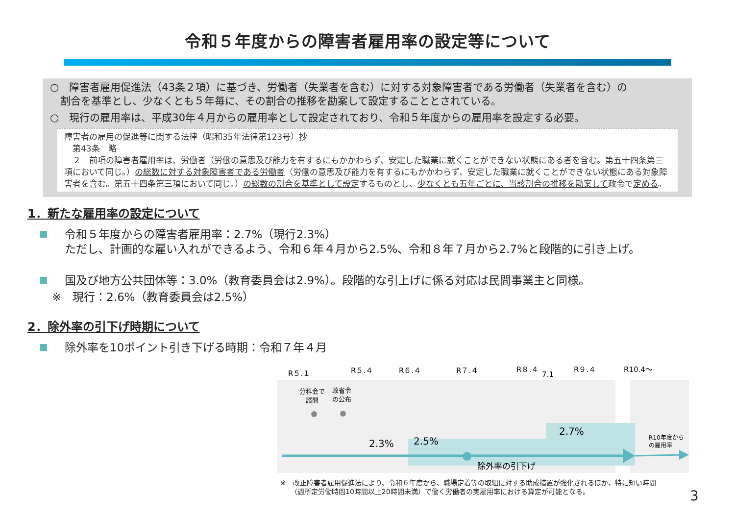令和５年度からの障害者雇用率の設定等について
○　障害者雇用促進法（43条２項）に基づき、労働者（失業者を含む）に対する対象障害者である労働者（失業者を含む）の
　割合を基準とし、少なくとも５年毎に、その割合の推移を勘案して設定することとされている。
○　現行の雇用率は、平成30年４月からの雇用率として設定されており、令和５年度からの雇用率を設定する必要。
障害者の雇用の促進等に関する法律（昭和35年法律第123号）抄
　第43条　略
　２　前項の障害者雇用率は、労働者（労働の意思及び能力を有するにもかかわらず、安定した職業に就くことができない状態にある者を含む。第五十四条第三項において同じ。）の総数に対する対象障害者である労働者（労働の意思及び能力を有するにもかかわらず、安定した職業に就くことができない状態にある対象障害者を含む。第五十四条第三項において同じ。）の総数の割合を基準として設定するものとし、少なくとも五年ごとに、当該割合の推移を勘案して政令で定める。
1．新たな雇用率の設定について
令和５年度からの障害者雇用率：2.7%（現行2.3%）
ただし、計画的な雇い入れができるよう、令和６年４月から2.5%、令和８年７月から2.7%と段階的に引き上げ。
国及び地方公共団体等：3.0%（教育委員会は2.9%）。段階的な引上げに係る対応は民間事業主と同様。
※　現行：2.6%（教育委員会は2.5%）
2．除外率の引下げ時期について
除外率を10ポイント引き下げる時期：令和７年４月
R５.１
R５.４
R６.４
R７.４
R８.４
7.1
R９.４
R10.4～
分科会で
諮問
政省令
の公布
2.7%
2.5%
2.3%
除外率の引下げ
R10年度から
の雇用率
※　改正障害者雇用促進法により、令和６年度から、職場定着等の取組に対する助成措置が強化されるほか、特に短い時間
　　（週所定労働時間10時間以上20時間未満）で働く労働者の実雇用率における算定が可能となる。
3